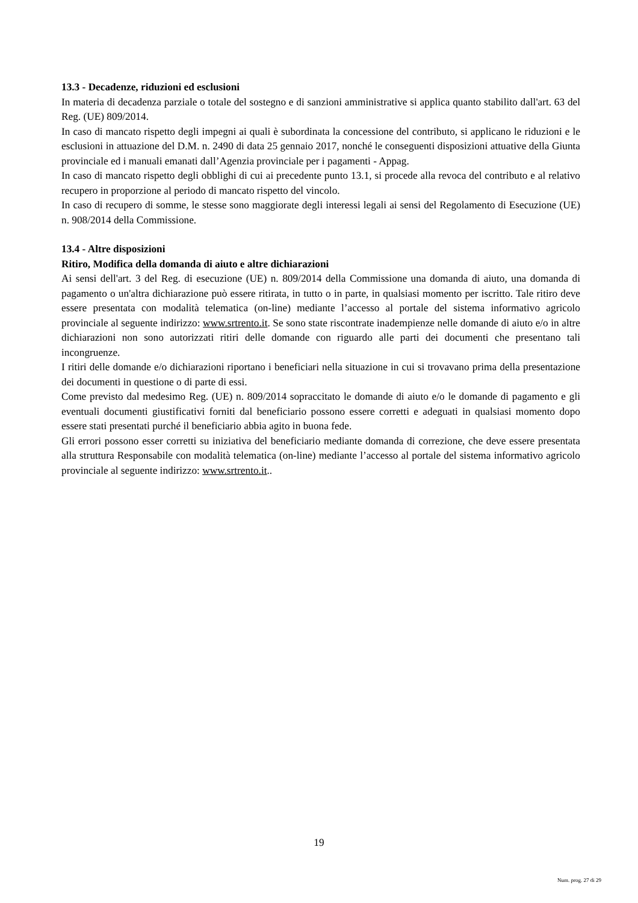13.3 - Decadenze, riduzioni ed esclusioni
In materia di decadenza parziale o totale del sostegno e di sanzioni amministrative si applica quanto stabilito dall'art. 63 del Reg. (UE) 809/2014.
In caso di mancato rispetto degli impegni ai quali è subordinata la concessione del contributo, si applicano le riduzioni e le esclusioni in attuazione del D.M. n. 2490 di data 25 gennaio 2017, nonché le conseguenti disposizioni attuative della Giunta provinciale ed i manuali emanati dall’Agenzia provinciale per i pagamenti - Appag.
In caso di mancato rispetto degli obblighi di cui ai precedente punto 13.1, si procede alla revoca del contributo e al relativo recupero in proporzione al periodo di mancato rispetto del vincolo.
In caso di recupero di somme, le stesse sono maggiorate degli interessi legali ai sensi del Regolamento di Esecuzione (UE) n. 908/2014 della Commissione.
13.4 - Altre disposizioni
Ritiro, Modifica della domanda di aiuto e altre dichiarazioni
Ai sensi dell'art. 3 del Reg. di esecuzione (UE) n. 809/2014 della Commissione una domanda di aiuto, una domanda di pagamento o un'altra dichiarazione può essere ritirata, in tutto o in parte, in qualsiasi momento per iscritto. Tale ritiro deve essere presentata con modalità telematica (on-line) mediante l’accesso al portale del sistema informativo agricolo provinciale al seguente indirizzo: www.srtrento.it. Se sono state riscontrate inadempienze nelle domande di aiuto e/o in altre dichiarazioni non sono autorizzati ritiri delle domande con riguardo alle parti dei documenti che presentano tali incongruenze.
I ritiri delle domande e/o dichiarazioni riportano i beneficiari nella situazione in cui si trovavano prima della presentazione dei documenti in questione o di parte di essi.
Come previsto dal medesimo Reg. (UE) n. 809/2014 sopraccitato le domande di aiuto e/o le domande di pagamento e gli eventuali documenti giustificativi forniti dal beneficiario possono essere corretti e adeguati in qualsiasi momento dopo essere stati presentati purché il beneficiario abbia agito in buona fede.
Gli errori possono esser corretti su iniziativa del beneficiario mediante domanda di correzione, che deve essere presentata alla struttura Responsabile con modalità telematica (on-line) mediante l’accesso al portale del sistema informativo agricolo provinciale al seguente indirizzo: www.srtrento.it..
19
Num. prog. 27 di 29